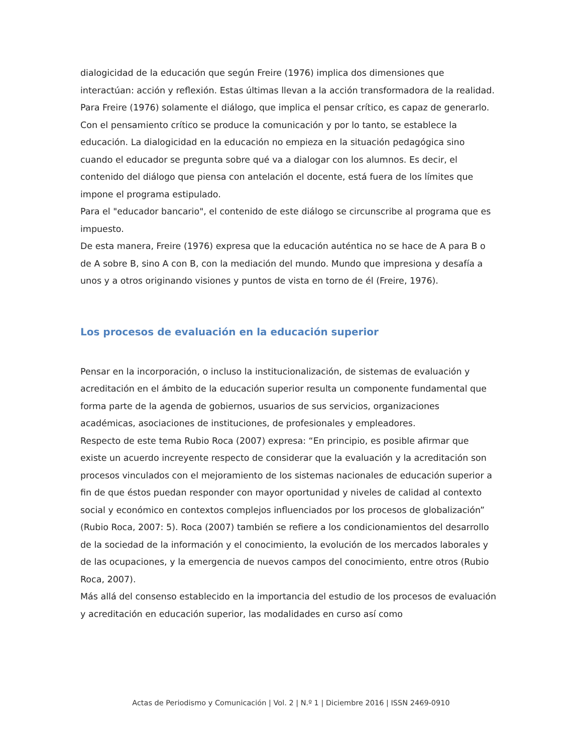dialogicidad de la educación que según Freire (1976) implica dos dimensiones que interactúan: acción y reflexión. Estas últimas llevan a la acción transformadora de la realidad. Para Freire (1976) solamente el diálogo, que implica el pensar crítico, es capaz de generarlo.
Con el pensamiento crítico se produce la comunicación y por lo tanto, se establece la educación. La dialogicidad en la educación no empieza en la situación pedagógica sino cuando el educador se pregunta sobre qué va a dialogar con los alumnos. Es decir, el contenido del diálogo que piensa con antelación el docente, está fuera de los límites que impone el programa estipulado.
Para el "educador bancario", el contenido de este diálogo se circunscribe al programa que es impuesto.
De esta manera, Freire (1976) expresa que la educación auténtica no se hace de A para B o de A sobre B, sino A con B, con la mediación del mundo. Mundo que impresiona y desafía a unos y a otros originando visiones y puntos de vista en torno de él (Freire, 1976).
Los procesos de evaluación en la educación superior
Pensar en la incorporación, o incluso la institucionalización, de sistemas de evaluación y acreditación en el ámbito de la educación superior resulta un componente fundamental que forma parte de la agenda de gobiernos, usuarios de sus servicios, organizaciones académicas, asociaciones de instituciones, de profesionales y empleadores.
Respecto de este tema Rubio Roca (2007) expresa: “En principio, es posible afirmar que existe un acuerdo increyente respecto de considerar que la evaluación y la acreditación son procesos vinculados con el mejoramiento de los sistemas nacionales de educación superior a fin de que éstos puedan responder con mayor oportunidad y niveles de calidad al contexto social y económico en contextos complejos influenciados por los procesos de globalización” (Rubio Roca, 2007: 5). Roca (2007) también se refiere a los condicionamientos del desarrollo de la sociedad de la información y el conocimiento, la evolución de los mercados laborales y de las ocupaciones, y la emergencia de nuevos campos del conocimiento, entre otros (Rubio Roca, 2007).
Más allá del consenso establecido en la importancia del estudio de los procesos de evaluación y acreditación en educación superior, las modalidades en curso así como
Actas de Periodismo y Comunicación | Vol. 2 | N.º 1 | Diciembre 2016 | ISSN 2469-0910